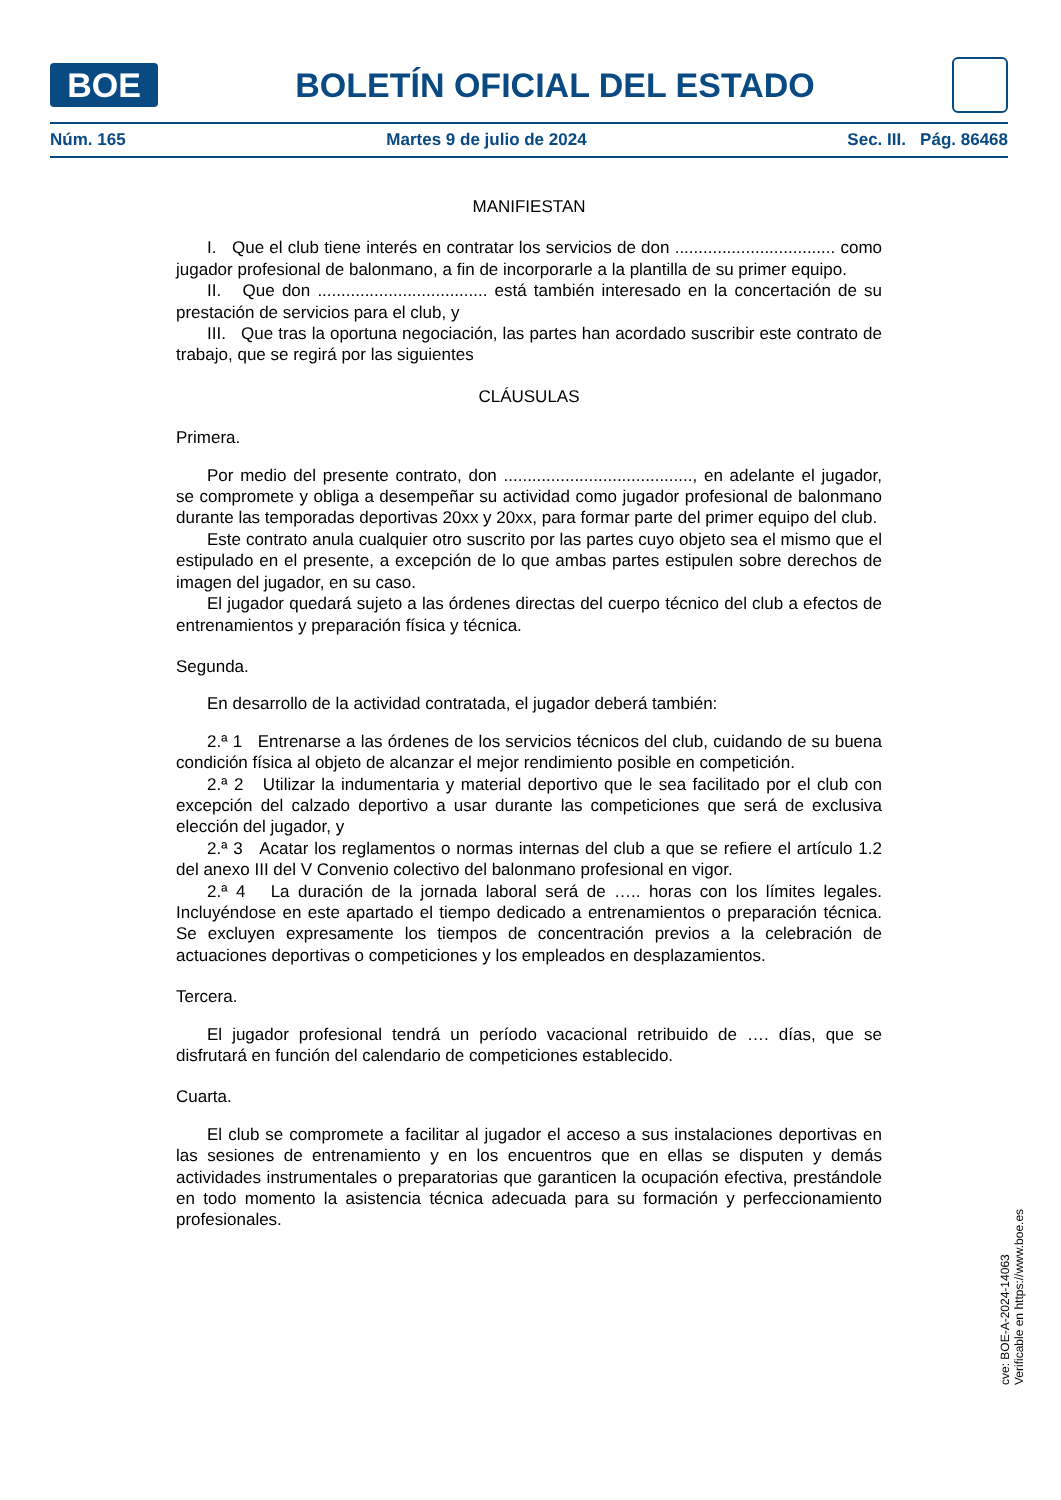BOE
BOLETÍN OFICIAL DEL ESTADO
Núm. 165 Martes 9 de julio de 2024 Sec. III. Pág. 86468
MANIFIESTAN
I. Que el club tiene interés en contratar los servicios de don .................................. como jugador profesional de balonmano, a fin de incorporarle a la plantilla de su primer equipo.
II. Que don .................................... está también interesado en la concertación de su prestación de servicios para el club, y
III. Que tras la oportuna negociación, las partes han acordado suscribir este contrato de trabajo, que se regirá por las siguientes
CLÁUSULAS
Primera.
Por medio del presente contrato, don ........................................, en adelante el jugador, se compromete y obliga a desempeñar su actividad como jugador profesional de balonmano durante las temporadas deportivas 20xx y 20xx, para formar parte del primer equipo del club.
Este contrato anula cualquier otro suscrito por las partes cuyo objeto sea el mismo que el estipulado en el presente, a excepción de lo que ambas partes estipulen sobre derechos de imagen del jugador, en su caso.
El jugador quedará sujeto a las órdenes directas del cuerpo técnico del club a efectos de entrenamientos y preparación física y técnica.
Segunda.
En desarrollo de la actividad contratada, el jugador deberá también:
2.ª 1 Entrenarse a las órdenes de los servicios técnicos del club, cuidando de su buena condición física al objeto de alcanzar el mejor rendimiento posible en competición.
2.ª 2 Utilizar la indumentaria y material deportivo que le sea facilitado por el club con excepción del calzado deportivo a usar durante las competiciones que será de exclusiva elección del jugador, y
2.ª 3 Acatar los reglamentos o normas internas del club a que se refiere el artículo 1.2 del anexo III del V Convenio colectivo del balonmano profesional en vigor.
2.ª 4 La duración de la jornada laboral será de ….. horas con los límites legales. Incluyéndose en este apartado el tiempo dedicado a entrenamientos o preparación técnica. Se excluyen expresamente los tiempos de concentración previos a la celebración de actuaciones deportivas o competiciones y los empleados en desplazamientos.
Tercera.
El jugador profesional tendrá un período vacacional retribuido de …. días, que se disfrutará en función del calendario de competiciones establecido.
Cuarta.
El club se compromete a facilitar al jugador el acceso a sus instalaciones deportivas en las sesiones de entrenamiento y en los encuentros que en ellas se disputen y demás actividades instrumentales o preparatorias que garanticen la ocupación efectiva, prestándole en todo momento la asistencia técnica adecuada para su formación y perfeccionamiento profesionales.
cve: BOE-A-2024-14063
Verificable en https://www.boe.es